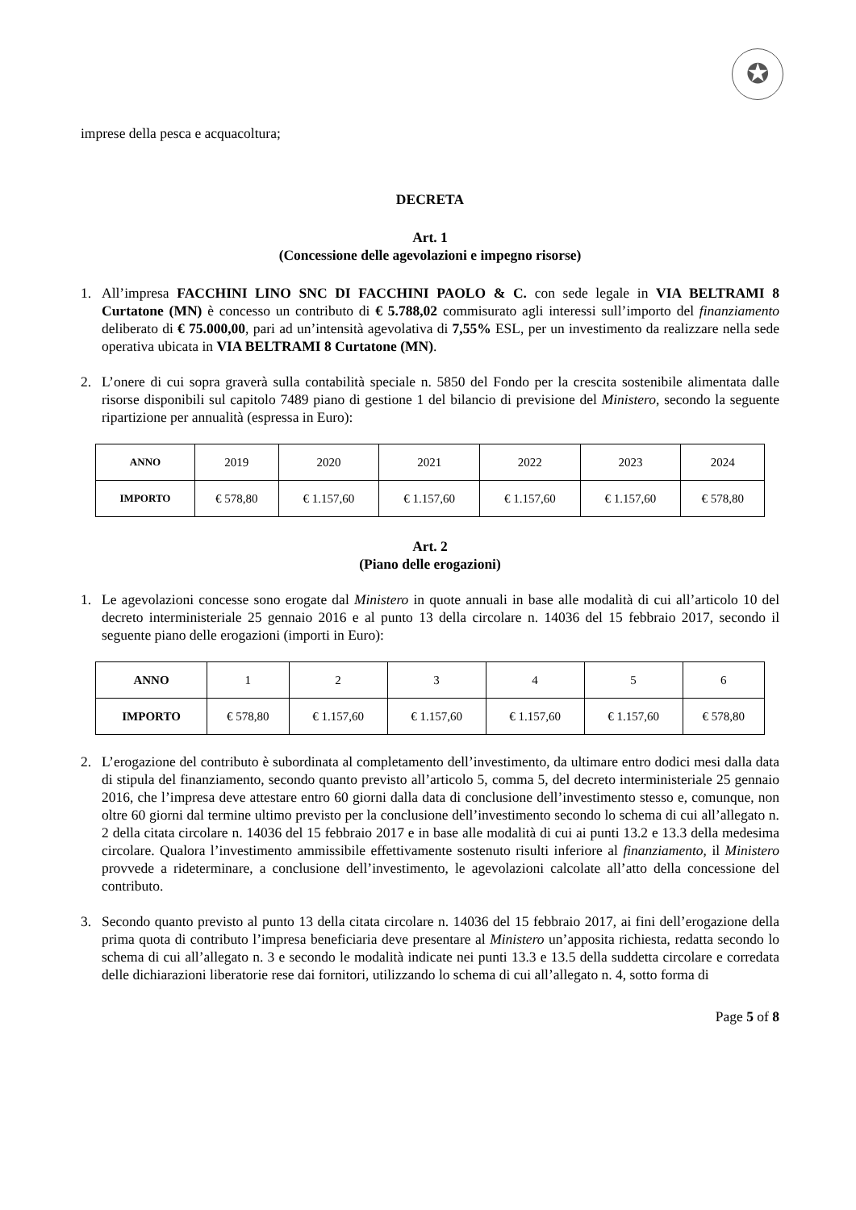✪
imprese della pesca e acquacoltura;
DECRETA
Art. 1
(Concessione delle agevolazioni e impegno risorse)
1. All’impresa FACCHINI LINO SNC DI FACCHINI PAOLO & C. con sede legale in VIA BELTRAMI 8 Curtatone (MN) è concesso un contributo di € 5.788,02 commisurato agli interessi sull’importo del finanziamento deliberato di € 75.000,00, pari ad un’intensità agevolativa di 7,55% ESL, per un investimento da realizzare nella sede operativa ubicata in VIA BELTRAMI 8 Curtatone (MN).
2. L’onere di cui sopra graverà sulla contabilità speciale n. 5850 del Fondo per la crescita sostenibile alimentata dalle risorse disponibili sul capitolo 7489 piano di gestione 1 del bilancio di previsione del Ministero, secondo la seguente ripartizione per annualità (espressa in Euro):
| ANNO | 2019 | 2020 | 2021 | 2022 | 2023 | 2024 |
| IMPORTO | € 578,80 | € 1.157,60 | € 1.157,60 | € 1.157,60 | € 1.157,60 | € 578,80 |
Art. 2
(Piano delle erogazioni)
1. Le agevolazioni concesse sono erogate dal Ministero in quote annuali in base alle modalità di cui all’articolo 10 del decreto interministeriale 25 gennaio 2016 e al punto 13 della circolare n. 14036 del 15 febbraio 2017, secondo il seguente piano delle erogazioni (importi in Euro):
| ANNO | 1 | 2 | 3 | 4 | 5 | 6 |
| IMPORTO | € 578,80 | € 1.157,60 | € 1.157,60 | € 1.157,60 | € 1.157,60 | € 578,80 |
2. L’erogazione del contributo è subordinata al completamento dell’investimento, da ultimare entro dodici mesi dalla data di stipula del finanziamento, secondo quanto previsto all’articolo 5, comma 5, del decreto interministeriale 25 gennaio 2016, che l’impresa deve attestare entro 60 giorni dalla data di conclusione dell’investimento stesso e, comunque, non oltre 60 giorni dal termine ultimo previsto per la conclusione dell’investimento secondo lo schema di cui all’allegato n. 2 della citata circolare n. 14036 del 15 febbraio 2017 e in base alle modalità di cui ai punti 13.2 e 13.3 della medesima circolare. Qualora l’investimento ammissibile effettivamente sostenuto risulti inferiore al finanziamento, il Ministero provvede a rideterminare, a conclusione dell’investimento, le agevolazioni calcolate all’atto della concessione del contributo.
3. Secondo quanto previsto al punto 13 della citata circolare n. 14036 del 15 febbraio 2017, ai fini dell’erogazione della prima quota di contributo l’impresa beneficiaria deve presentare al Ministero un’apposita richiesta, redatta secondo lo schema di cui all’allegato n. 3 e secondo le modalità indicate nei punti 13.3 e 13.5 della suddetta circolare e corredata delle dichiarazioni liberatorie rese dai fornitori, utilizzando lo schema di cui all’allegato n. 4, sotto forma di
Page 5 of 8